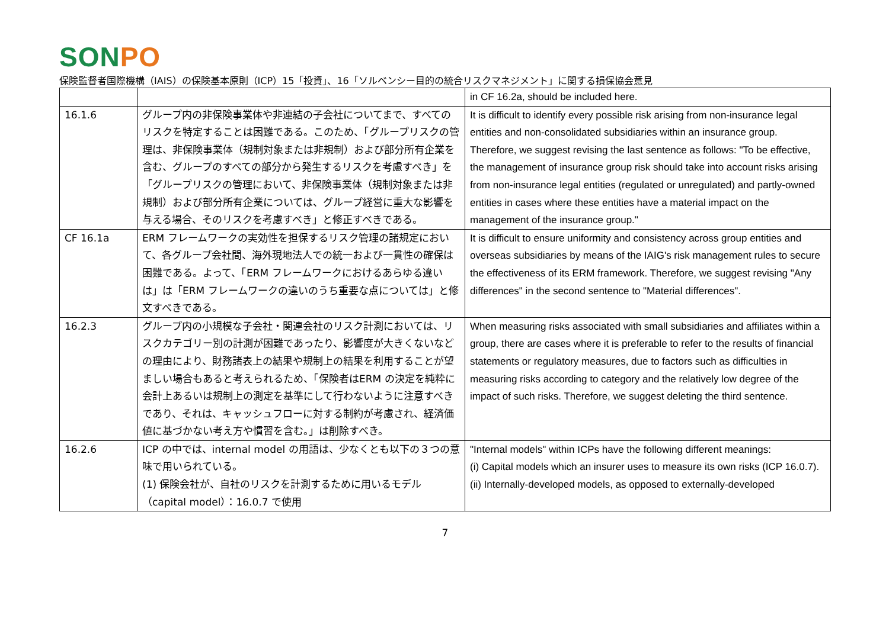SON PO
保険監督者国際機構（IAIS）の保険基本原則（ICP）15「投資」、16「ソルベンシー目的の統合リスクマネジメント」に関する損保協会意見
| | | in CF 16.2a, should be included here. |
| 16.1.6 | グループ内の非保険事業体や非連結の子会社についてまで、すべてのリスクを特定することは困難である。このため、「グループリスクの管理は、非保険事業体（規制対象または非規制）および部分所有企業を含む、グループのすべての部分から発生するリスクを考慮すべき」を「グループリスクの管理において、非保険事業体（規制対象または非規制）および部分所有企業については、グループ経営に重大な影響を与える場合、そのリスクを考慮すべき」と修正すべきである。 | It is difficult to identify every possible risk arising from non-insurance legal entities and non-consolidated subsidiaries within an insurance group. Therefore, we suggest revising the last sentence as follows: "To be effective, the management of insurance group risk should take into account risks arising from non-insurance legal entities (regulated or unregulated) and partly-owned entities in cases where these entities have a material impact on the management of the insurance group." |
| CF 16.1a | ERM フレームワークの実効性を担保するリスク管理の諸規定において、各グループ会社間、海外現地法人での統一および一貫性の確保は困難である。よって、「ERM フレームワークにおけるあらゆる違いは」は「ERM フレームワークの違いのうち重要な点については」と修文すべきである。 | It is difficult to ensure uniformity and consistency across group entities and overseas subsidiaries by means of the IAIG's risk management rules to secure the effectiveness of its ERM framework. Therefore, we suggest revising "Any differences" in the second sentence to "Material differences". |
| 16.2.3 | グループ内の小規模な子会社・関連会社のリスク計測においては、リスクカテゴリー別の計測が困難であったり、影響度が大きくないなどの理由により、財務諸表上の結果や規制上の結果を利用することが望ましい場合もあると考えられるため、「保険者はERM の決定を純粋に会計上あるいは規制上の測定を基準にして行わないように注意すべきであり、それは、キャッシュフローに対する制約が考慮され、経済価値に基づかない考え方や慣習を含む。」は削除すべき。 | When measuring risks associated with small subsidiaries and affiliates within a group, there are cases where it is preferable to refer to the results of financial statements or regulatory measures, due to factors such as difficulties in measuring risks according to category and the relatively low degree of the impact of such risks. Therefore, we suggest deleting the third sentence. |
| 16.2.6 | ICP の中では、internal model の用語は、少なくとも以下の３つの意味で用いられている。 (1) 保険会社が、自社のリスクを計測するために用いるモデル（capital model）：16.0.7 で使用 | "Internal models" within ICPs have the following different meanings: (i) Capital models which an insurer uses to measure its own risks (ICP 16.0.7). (ii) Internally-developed models, as opposed to externally-developed |
7